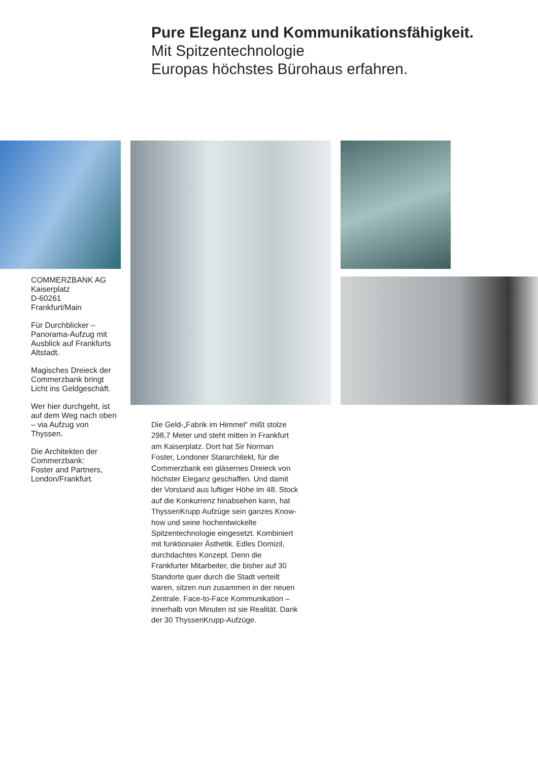Pure Eleganz und Kommunikationsfähigkeit.
Mit Spitzentechnologie
Europas höchstes Bürohaus erfahren.
COMMERZBANK AG
Kaiserplatz
D-60261
Frankfurt/Main
Für Durchblicker – Panorama-Aufzug mit Ausblick auf Frankfurts Altstadt.
Magisches Dreieck der Commerzbank bringt Licht ins Geldgeschäft.
Wer hier durchgeht, ist auf dem Weg nach oben – via Aufzug von Thyssen.
Die Architekten der Commerzbank:
Foster and Partners, London/Frankfurt.
Die Geld-„Fabrik im Himmel“ mißt stolze 298,7 Meter und steht mitten in Frankfurt am Kaiserplatz. Dort hat Sir Norman Foster, Londoner Stararchitekt, für die Commerzbank ein gläsernes Dreieck von höchster Eleganz geschaffen. Und damit der Vorstand aus luftiger Höhe im 48. Stock auf die Konkurrenz hinabsehen kann, hat ThyssenKrupp Aufzüge sein ganzes Know-how und seine hochent­wickelte Spitzentechnologie eingesetzt. Kombiniert mit funktionaler Ästhetik. Edles Domizil, durchdachtes Konzept. Denn die Frankfurter Mitarbeiter, die bisher auf 30 Standorte quer durch die Stadt verteilt waren, sitzen nun zusammen in der neuen Zentrale. Face-to-Face Kommunikation – innerhalb von Minuten ist sie Realität. Dank der 30 ThyssenKrupp-Aufzüge.